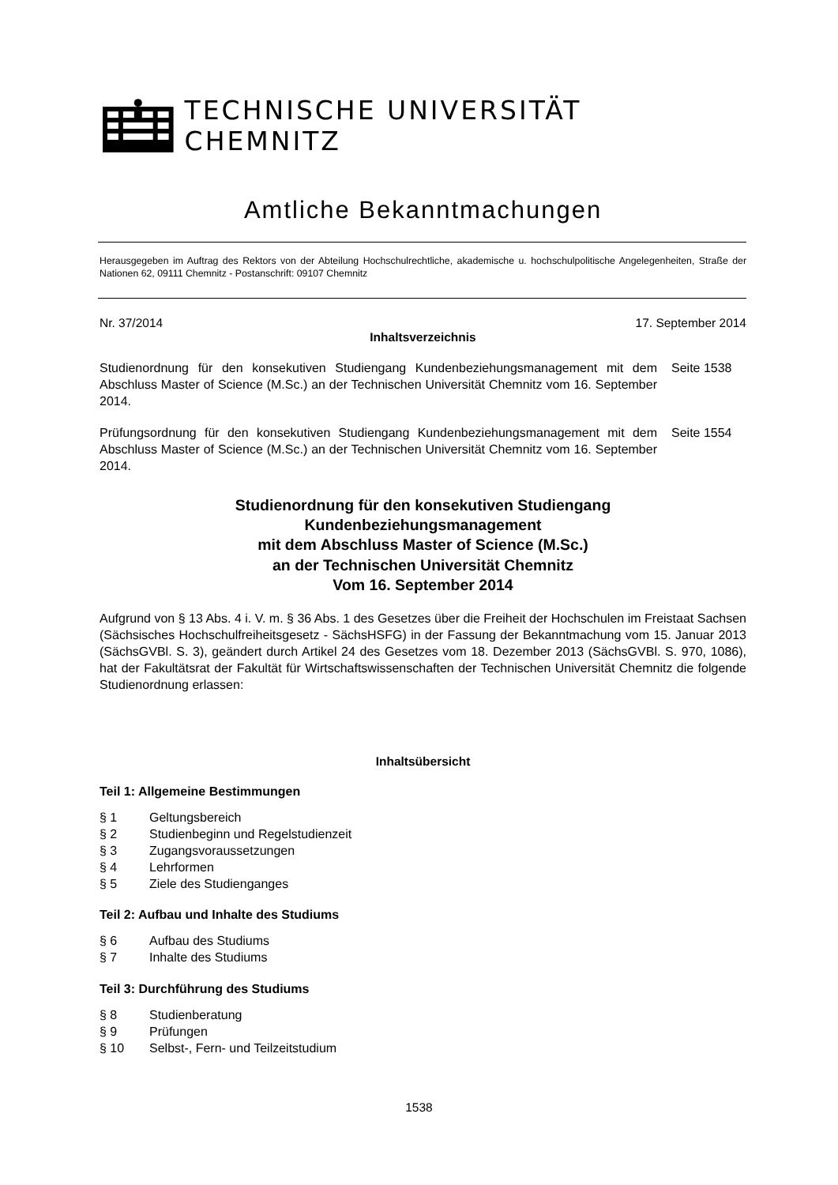TECHNISCHE UNIVERSITÄT CHEMNITZ
Amtliche Bekanntmachungen
Herausgegeben im Auftrag des Rektors von der Abteilung Hochschulrechtliche, akademische u. hochschulpolitische Angelegenheiten, Straße der Nationen 62, 09111 Chemnitz - Postanschrift: 09107 Chemnitz
Nr. 37/2014 17. September 2014
Inhaltsverzeichnis
Studienordnung für den konsekutiven Studiengang Kundenbeziehungsmanagement mit dem Abschluss Master of Science (M.Sc.) an der Technischen Universität Chemnitz vom 16. September 2014.
Seite 1538
Prüfungsordnung für den konsekutiven Studiengang Kundenbeziehungsmanagement mit dem Abschluss Master of Science (M.Sc.) an der Technischen Universität Chemnitz vom 16. September 2014.
Seite 1554
Studienordnung für den konsekutiven Studiengang
Kundenbeziehungsmanagement
mit dem Abschluss Master of Science (M.Sc.)
an der Technischen Universität Chemnitz
Vom 16. September 2014
Aufgrund von § 13 Abs. 4 i. V. m. § 36 Abs. 1 des Gesetzes über die Freiheit der Hochschulen im Freistaat Sachsen (Sächsisches Hochschulfreiheitsgesetz - SächsHSFG) in der Fassung der Bekanntmachung vom 15. Januar 2013 (SächsGVBl. S. 3), geändert durch Artikel 24 des Gesetzes vom 18. Dezember 2013 (SächsGVBl. S. 970, 1086), hat der Fakultätsrat der Fakultät für Wirtschaftswissenschaften der Technischen Universität Chemnitz die folgende Studienordnung erlassen:
Inhaltsübersicht
Teil 1: Allgemeine Bestimmungen
§ 1 Geltungsbereich
§ 2 Studienbeginn und Regelstudienzeit
§ 3 Zugangsvoraussetzungen
§ 4 Lehrformen
§ 5 Ziele des Studienganges
Teil 2: Aufbau und Inhalte des Studiums
§ 6 Aufbau des Studiums
§ 7 Inhalte des Studiums
Teil 3: Durchführung des Studiums
§ 8 Studienberatung
§ 9 Prüfungen
§ 10 Selbst-, Fern- und Teilzeitstudium
1538